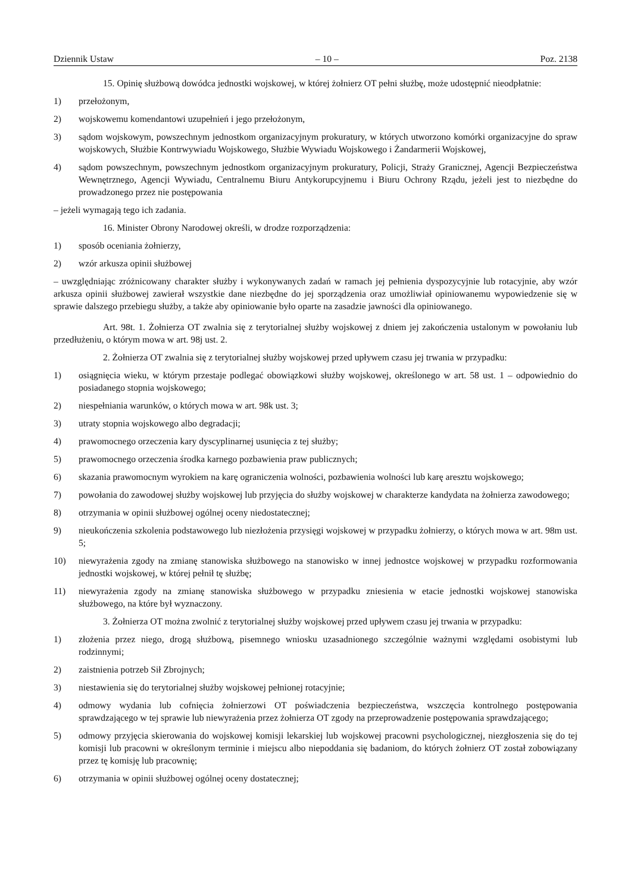Dziennik Ustaw – 10 – Poz. 2138
15. Opinię służbową dowódca jednostki wojskowej, w której żołnierz OT pełni służbę, może udostępnić nieodpłatnie:
1) przełożonym,
2) wojskowemu komendantowi uzupełnień i jego przełożonym,
3) sądom wojskowym, powszechnym jednostkom organizacyjnym prokuratury, w których utworzono komórki organizacyjne do spraw wojskowych, Służbie Kontrwywiadu Wojskowego, Służbie Wywiadu Wojskowego i Żandarmerii Wojskowej,
4) sądom powszechnym, powszechnym jednostkom organizacyjnym prokuratury, Policji, Straży Granicznej, Agencji Bezpieczeństwa Wewnętrznego, Agencji Wywiadu, Centralnemu Biuru Antykorupcyjnemu i Biuru Ochrony Rządu, jeżeli jest to niezbędne do prowadzonego przez nie postępowania
– jeżeli wymagają tego ich zadania.
16. Minister Obrony Narodowej określi, w drodze rozporządzenia:
1) sposób oceniania żołnierzy,
2) wzór arkusza opinii służbowej
– uwzględniając zróżnicowany charakter służby i wykonywanych zadań w ramach jej pełnienia dyspozycyjnie lub rotacyjnie, aby wzór arkusza opinii służbowej zawierał wszystkie dane niezbędne do jej sporządzenia oraz umożliwiał opiniowanemu wypowiedzenie się w sprawie dalszego przebiegu służby, a także aby opiniowanie było oparte na zasadzie jawności dla opiniowanego.
Art. 98t. 1. Żołnierza OT zwalnia się z terytorialnej służby wojskowej z dniem jej zakończenia ustalonym w powołaniu lub przedłużeniu, o którym mowa w art. 98j ust. 2.
2. Żołnierza OT zwalnia się z terytorialnej służby wojskowej przed upływem czasu jej trwania w przypadku:
1) osiągnięcia wieku, w którym przestaje podlegać obowiązkowi służby wojskowej, określonego w art. 58 ust. 1 – odpowiednio do posiadanego stopnia wojskowego;
2) niespełniania warunków, o których mowa w art. 98k ust. 3;
3) utraty stopnia wojskowego albo degradacji;
4) prawomocnego orzeczenia kary dyscyplinarnej usunięcia z tej służby;
5) prawomocnego orzeczenia środka karnego pozbawienia praw publicznych;
6) skazania prawomocnym wyrokiem na karę ograniczenia wolności, pozbawienia wolności lub karę aresztu wojskowego;
7) powołania do zawodowej służby wojskowej lub przyjęcia do służby wojskowej w charakterze kandydata na żołnierza zawodowego;
8) otrzymania w opinii służbowej ogólnej oceny niedostatecznej;
9) nieukończenia szkolenia podstawowego lub niezłożenia przysięgi wojskowej w przypadku żołnierzy, o których mowa w art. 98m ust. 5;
10) niewyrażenia zgody na zmianę stanowiska służbowego na stanowisko w innej jednostce wojskowej w przypadku rozformowania jednostki wojskowej, w której pełnił tę służbę;
11) niewyrażenia zgody na zmianę stanowiska służbowego w przypadku zniesienia w etacie jednostki wojskowej stanowiska służbowego, na które był wyznaczony.
3. Żołnierza OT można zwolnić z terytorialnej służby wojskowej przed upływem czasu jej trwania w przypadku:
1) złożenia przez niego, drogą służbową, pisemnego wniosku uzasadnionego szczególnie ważnymi względami osobistymi lub rodzinnymi;
2) zaistnienia potrzeb Sił Zbrojnych;
3) niestawienia się do terytorialnej służby wojskowej pełnionej rotacyjnie;
4) odmowy wydania lub cofnięcia żołnierzowi OT poświadczenia bezpieczeństwa, wszczęcia kontrolnego postępowania sprawdzającego w tej sprawie lub niewyrażenia przez żołnierza OT zgody na przeprowadzenie postępowania sprawdzającego;
5) odmowy przyjęcia skierowania do wojskowej komisji lekarskiej lub wojskowej pracowni psychologicznej, niezgłoszenia się do tej komisji lub pracowni w określonym terminie i miejscu albo niepoddania się badaniom, do których żołnierz OT został zobowiązany przez tę komisję lub pracownię;
6) otrzymania w opinii służbowej ogólnej oceny dostatecznej;